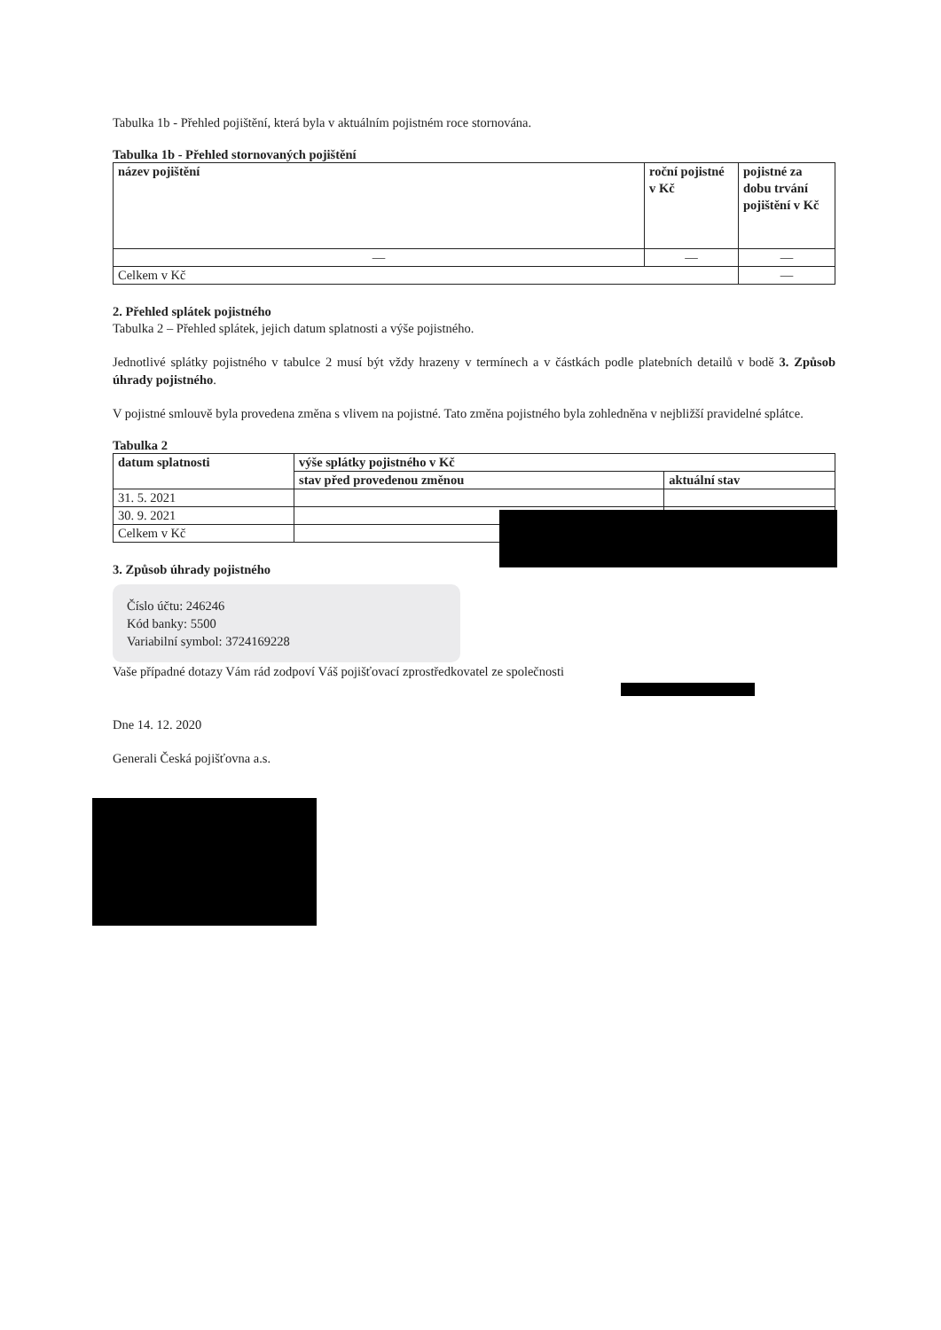Tabulka 1b - Přehled pojištění, která byla v aktuálním pojistném roce stornována.
Tabulka 1b - Přehled stornovaných pojištění
| název pojištění | roční pojistné v Kč | pojistné za dobu trvání pojištění v Kč |
| --- | --- | --- |
| — | — | — |
| Celkem v Kč | | — |
2. Přehled splátek pojistného
Tabulka 2 – Přehled splátek, jejich datum splatnosti a výše pojistného.
Jednotlivé splátky pojistného v tabulce 2 musí být vždy hrazeny v termínech a v částkách podle platebních detailů v bodě 3. Způsob úhrady pojistného.
V pojistné smlouvě byla provedena změna s vlivem na pojistné. Tato změna pojistného byla zohledněna v nejbližší pravidelné splátce.
Tabulka 2
| datum splatnosti | výše splátky pojistného v Kč | |
| --- | --- | --- |
| | stav před provedenou změnou | aktuální stav |
| 31. 5. 2021 | | |
| 30. 9. 2021 | | |
| Celkem v Kč | | |
3. Způsob úhrady pojistného
Číslo účtu: 246246
Kód banky: 5500
Variabilní symbol: 3724169228
Vaše případné dotazy Vám rád zodpoví Váš pojišťovací zprostředkovatel ze společnosti
Dne 14. 12. 2020
Generali Česká pojišťovna a.s.